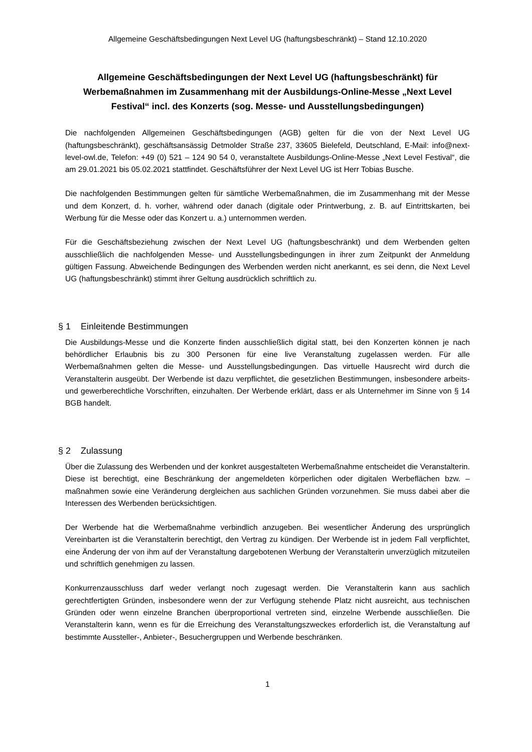Allgemeine Geschäftsbedingungen Next Level UG (haftungsbeschränkt) – Stand 12.10.2020
Allgemeine Geschäftsbedingungen der Next Level UG (haftungsbeschränkt) für Werbemaßnahmen im Zusammenhang mit der Ausbildungs-Online-Messe „Next Level Festival“ incl. des Konzerts (sog. Messe- und Ausstellungsbedingungen)
Die nachfolgenden Allgemeinen Geschäftsbedingungen (AGB) gelten für die von der Next Level UG (haftungsbeschränkt), geschäftsansässig Detmolder Straße 237, 33605 Bielefeld, Deutschland, E-Mail: info@next-level-owl.de, Telefon: +49 (0) 521 – 124 90 54 0, veranstaltete Ausbildungs-Online-Messe „Next Level Festival“, die am 29.01.2021 bis 05.02.2021 stattfindet. Geschäftsführer der Next Level UG ist Herr Tobias Busche.
Die nachfolgenden Bestimmungen gelten für sämtliche Werbemaßnahmen, die im Zusammenhang mit der Messe und dem Konzert, d. h. vorher, während oder danach (digitale oder Printwerbung, z. B. auf Eintrittskarten, bei Werbung für die Messe oder das Konzert u. a.) unternommen werden.
Für die Geschäftsbeziehung zwischen der Next Level UG (haftungsbeschränkt) und dem Werbenden gelten ausschließlich die nachfolgenden Messe- und Ausstellungsbedingungen in ihrer zum Zeitpunkt der Anmeldung gültigen Fassung. Abweichende Bedingungen des Werbenden werden nicht anerkannt, es sei denn, die Next Level UG (haftungsbeschränkt) stimmt ihrer Geltung ausdrücklich schriftlich zu.
§ 1 Einleitende Bestimmungen
Die Ausbildungs-Messe und die Konzerte finden ausschließlich digital statt, bei den Konzerten können je nach behördlicher Erlaubnis bis zu 300 Personen für eine live Veranstaltung zugelassen werden. Für alle Werbemaßnahmen gelten die Messe- und Ausstellungsbedingungen. Das virtuelle Hausrecht wird durch die Veranstalterin ausgeübt. Der Werbende ist dazu verpflichtet, die gesetzlichen Bestimmungen, insbesondere arbeits- und gewerberechtliche Vorschriften, einzuhalten. Der Werbende erklärt, dass er als Unternehmer im Sinne von § 14 BGB handelt.
§ 2 Zulassung
Über die Zulassung des Werbenden und der konkret ausgestalteten Werbemaßnahme entscheidet die Veranstalterin. Diese ist berechtigt, eine Beschränkung der angemeldeten körperlichen oder digitalen Werbeflächen bzw. –maßnahmen sowie eine Veränderung dergleichen aus sachlichen Gründen vorzunehmen. Sie muss dabei aber die Interessen des Werbenden berücksichtigen.
Der Werbende hat die Werbemaßnahme verbindlich anzugeben. Bei wesentlicher Änderung des ursprünglich Vereinbarten ist die Veranstalterin berechtigt, den Vertrag zu kündigen. Der Werbende ist in jedem Fall verpflichtet, eine Änderung der von ihm auf der Veranstaltung dargebotenen Werbung der Veranstalterin unverzüglich mitzuteilen und schriftlich genehmigen zu lassen.
Konkurrenzausschluss darf weder verlangt noch zugesagt werden. Die Veranstalterin kann aus sachlich gerechtfertigten Gründen, insbesondere wenn der zur Verfügung stehende Platz nicht ausreicht, aus technischen Gründen oder wenn einzelne Branchen überproportional vertreten sind, einzelne Werbende ausschließen. Die Veranstalterin kann, wenn es für die Erreichung des Veranstaltungszweckes erforderlich ist, die Veranstaltung auf bestimmte Aussteller-, Anbieter-, Besuchergruppen und Werbende beschränken.
1